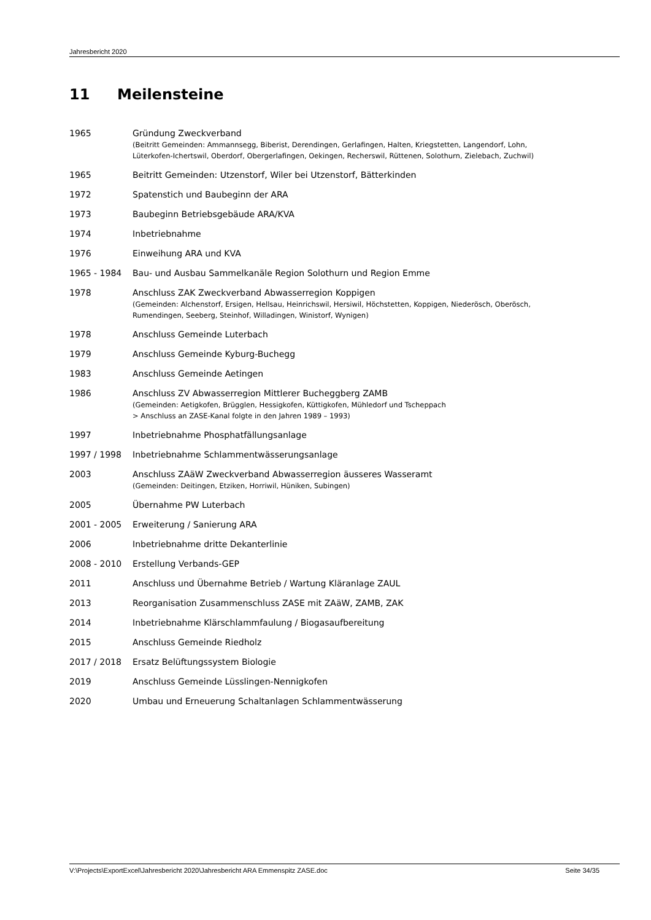Jahresbericht 2020
11 Meilensteine
1965 Gründung Zweckverband
(Beitritt Gemeinden: Ammannsegg, Biberist, Derendingen, Gerlafingen, Halten, Kriegstetten, Langendorf, Lohn, Lüterkofen-Ichertswil, Oberdorf, Obergerlafingen, Oekingen, Recherswil, Rüttenen, Solothurn, Zielebach, Zuchwil)
1965 Beitritt Gemeinden: Utzenstorf, Wiler bei Utzenstorf, Bätterkinden
1972 Spatenstich und Baubeginn der ARA
1973 Baubeginn Betriebsgebäude ARA/KVA
1974 Inbetriebnahme
1976 Einweihung ARA und KVA
1965 - 1984 Bau- und Ausbau Sammelkanäle Region Solothurn und Region Emme
1978 Anschluss ZAK Zweckverband Abwasserregion Koppigen
(Gemeinden: Alchenstorf, Ersigen, Hellsau, Heinrichswil, Hersiwil, Höchstetten, Koppigen, Niederösch, Oberösch, Rumendingen, Seeberg, Steinhof, Willadingen, Winistorf, Wynigen)
1978 Anschluss Gemeinde Luterbach
1979 Anschluss Gemeinde Kyburg-Buchegg
1983 Anschluss Gemeinde Aetingen
1986 Anschluss ZV Abwasserregion Mittlerer Bucheggberg ZAMB
(Gemeinden: Aetigkofen, Brügglen, Hessigkofen, Küttigkofen, Mühledorf und Tscheppach
> Anschluss an ZASE-Kanal folgte in den Jahren 1989 – 1993)
1997 Inbetriebnahme Phosphatfällungsanlage
1997 / 1998 Inbetriebnahme Schlammentwässerungsanlage
2003 Anschluss ZAäW Zweckverband Abwasserregion äusseres Wasseramt
(Gemeinden: Deitingen, Etziken, Horriwil, Hüniken, Subingen)
2005 Übernahme PW Luterbach
2001 - 2005 Erweiterung / Sanierung ARA
2006 Inbetriebnahme dritte Dekanterlinie
2008 - 2010 Erstellung Verbands-GEP
2011 Anschluss und Übernahme Betrieb / Wartung Kläranlage ZAUL
2013 Reorganisation Zusammenschluss ZASE mit ZAäW, ZAMB, ZAK
2014 Inbetriebnahme Klärschlammfaulung / Biogasaufbereitung
2015 Anschluss Gemeinde Riedholz
2017 / 2018 Ersatz Belüftungssystem Biologie
2019 Anschluss Gemeinde Lüsslingen-Nennigkofen
2020 Umbau und Erneuerung Schaltanlagen Schlammentwässerung
V:\Projects\ExportExcel\Jahresbericht 2020\Jahresbericht ARA Emmenspitz ZASE.doc Seite 34/35